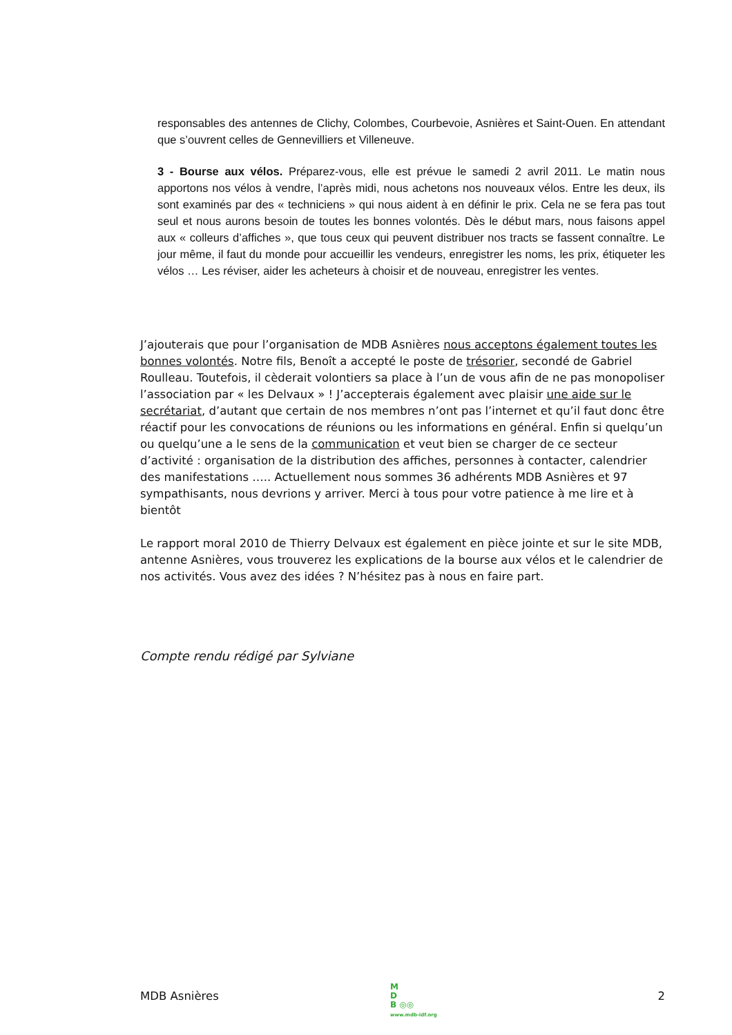responsables des antennes de Clichy, Colombes, Courbevoie, Asnières et Saint-Ouen. En attendant que s’ouvrent celles de Gennevilliers et Villeneuve.
3 - Bourse aux vélos. Préparez-vous, elle est prévue le samedi 2 avril 2011. Le matin nous apportons nos vélos à vendre, l’après midi, nous achetons nos nouveaux vélos. Entre les deux, ils sont examinés par des « techniciens » qui nous aident à en définir le prix. Cela ne se fera pas tout seul et nous aurons besoin de toutes les bonnes volontés. Dès le début mars, nous faisons appel aux « colleurs d’affiches », que tous ceux qui peuvent distribuer nos tracts se fassent connaître. Le jour même, il faut du monde pour accueillir les vendeurs, enregistrer les noms, les prix, étiqueter les vélos … Les réviser, aider les acheteurs à choisir et de nouveau, enregistrer les ventes.
J’ajouterais que pour l’organisation de MDB Asnières nous acceptons également toutes les bonnes volontés. Notre fils, Benoît a accepté le poste de trésorier, secondé de Gabriel Roulleau. Toutefois, il cèderait volontiers sa place à l’un de vous afin de ne pas monopoliser l’association par « les Delvaux » ! J’accepterais également avec plaisir une aide sur le secrétariat, d’autant que certain de nos membres n’ont pas l’internet et qu’il faut donc être réactif pour les convocations de réunions ou les informations en général. Enfin si quelqu’un ou quelqu’une a le sens de la communication et veut bien se charger de ce secteur d’activité : organisation de la distribution des affiches, personnes à contacter, calendrier des manifestations ….. Actuellement nous sommes 36 adhérents MDB Asnières et 97 sympathisants, nous devrions y arriver. Merci à tous pour votre patience à me lire et à bientôt
Le rapport moral 2010 de Thierry Delvaux est également en pièce jointe et sur le site MDB, antenne Asnières, vous trouverez les explications de la bourse aux vélos et le calendrier de nos activités. Vous avez des idées ? N’hésitez pas à nous en faire part.
Compte rendu rédigé par Sylviane
MDB Asnières 2
M
D
B ◎◎
www.mdb-idf.org